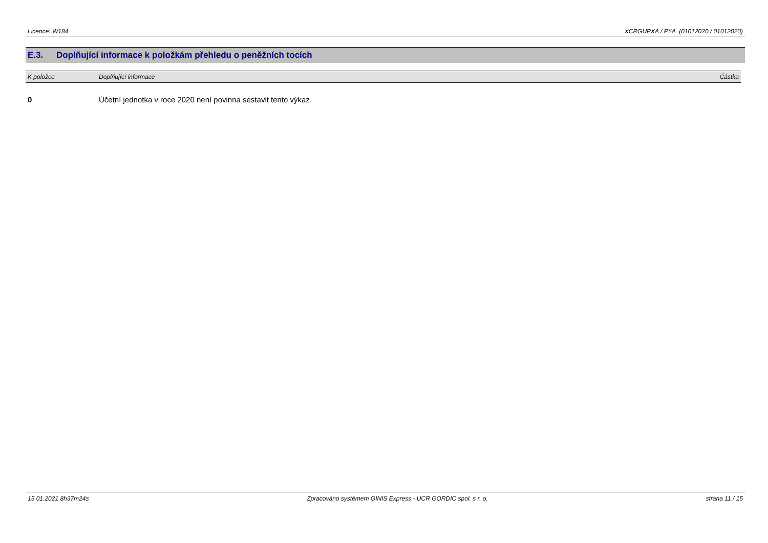Licence: W184 XCRGUPXA / PYA (01012020 / 01012020)
E.3. Doplňující informace k položkám přehledu o peněžních tocích
| K položce | Doplňující informace | Částka |
| --- | --- | --- |
| 0 | Účetní jednotka v roce 2020 není povinna sestavit tento výkaz. | |
15.01.2021 8h37m24s Zpracováno systémem GINIS Express - UCR GORDIC spol. s r. o. strana 11 / 15